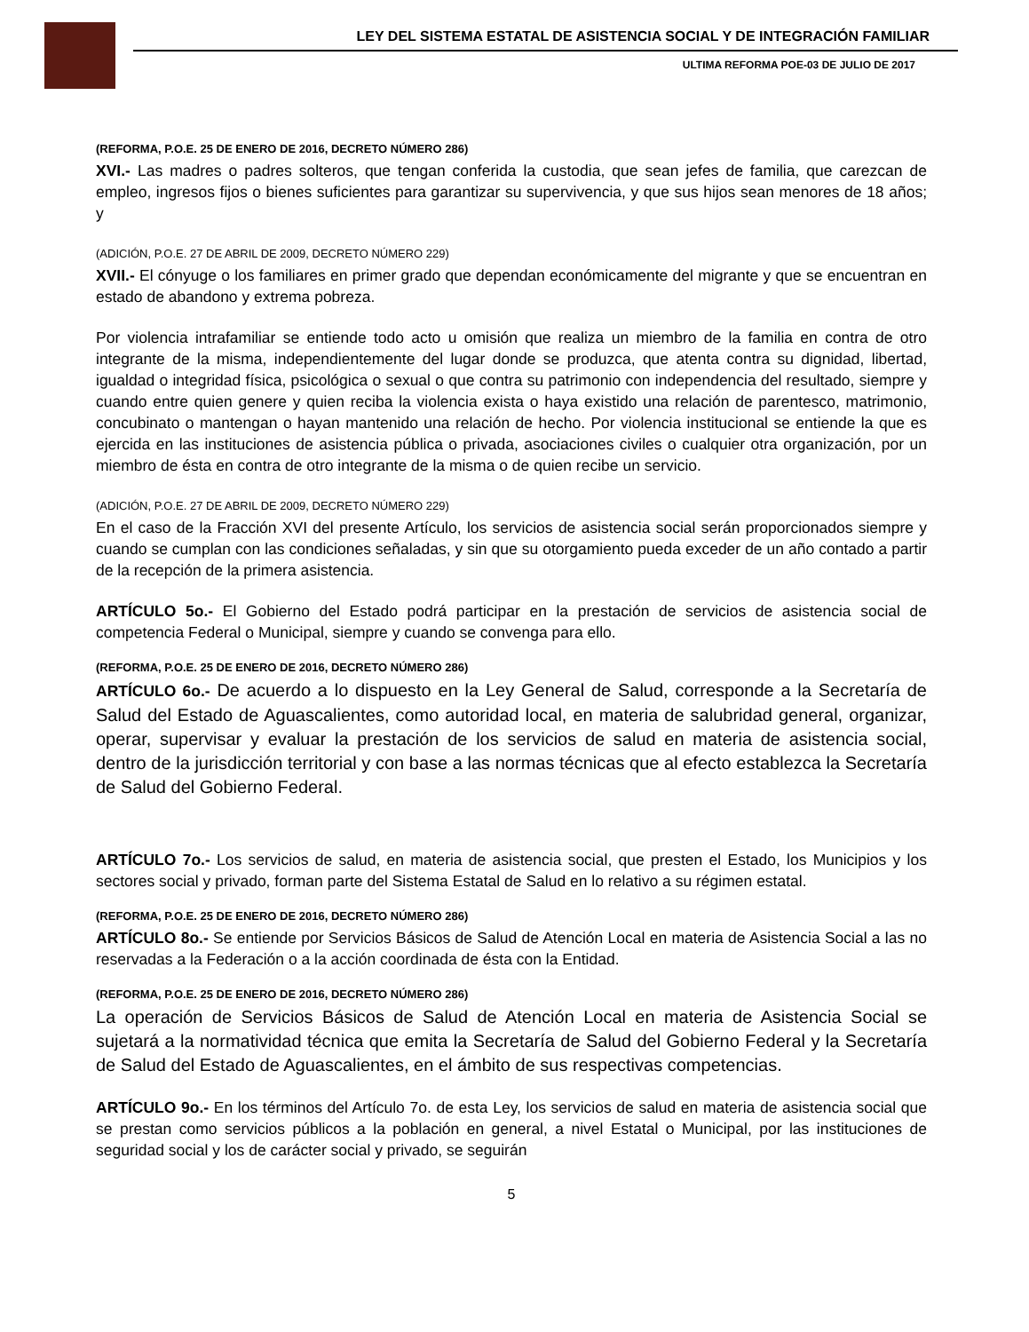LEY DEL SISTEMA ESTATAL DE ASISTENCIA SOCIAL Y DE INTEGRACIÓN FAMILIAR
ULTIMA REFORMA POE-03 DE JULIO DE 2017
(REFORMA, P.O.E. 25 DE ENERO DE 2016, DECRETO NÚMERO 286)
XVI.- Las madres o padres solteros, que tengan conferida la custodia, que sean jefes de familia, que carezcan de empleo, ingresos fijos o bienes suficientes para garantizar su supervivencia, y que sus hijos sean menores de 18 años; y
(ADICIÓN, P.O.E. 27 DE ABRIL DE 2009, DECRETO NÚMERO 229)
XVII.- El cónyuge o los familiares en primer grado que dependan económicamente del migrante y que se encuentran en estado de abandono y extrema pobreza.
Por violencia intrafamiliar se entiende todo acto u omisión que realiza un miembro de la familia en contra de otro integrante de la misma, independientemente del lugar donde se produzca, que atenta contra su dignidad, libertad, igualdad o integridad física, psicológica o sexual o que contra su patrimonio con independencia del resultado, siempre y cuando entre quien genere y quien reciba la violencia exista o haya existido una relación de parentesco, matrimonio, concubinato o mantengan o hayan mantenido una relación de hecho. Por violencia institucional se entiende la que es ejercida en las instituciones de asistencia pública o privada, asociaciones civiles o cualquier otra organización, por un miembro de ésta en contra de otro integrante de la misma o de quien recibe un servicio.
(ADICIÓN, P.O.E. 27 DE ABRIL DE 2009, DECRETO NÚMERO 229)
En el caso de la Fracción XVI del presente Artículo, los servicios de asistencia social serán proporcionados siempre y cuando se cumplan con las condiciones señaladas, y sin que su otorgamiento pueda exceder de un año contado a partir de la recepción de la primera asistencia.
ARTÍCULO 5o.- El Gobierno del Estado podrá participar en la prestación de servicios de asistencia social de competencia Federal o Municipal, siempre y cuando se convenga para ello.
(REFORMA, P.O.E. 25 DE ENERO DE 2016, DECRETO NÚMERO 286)
ARTÍCULO 6o.- De acuerdo a lo dispuesto en la Ley General de Salud, corresponde a la Secretaría de Salud del Estado de Aguascalientes, como autoridad local, en materia de salubridad general, organizar, operar, supervisar y evaluar la prestación de los servicios de salud en materia de asistencia social, dentro de la jurisdicción territorial y con base a las normas técnicas que al efecto establezca la Secretaría de Salud del Gobierno Federal.
ARTÍCULO 7o.- Los servicios de salud, en materia de asistencia social, que presten el Estado, los Municipios y los sectores social y privado, forman parte del Sistema Estatal de Salud en lo relativo a su régimen estatal.
(REFORMA, P.O.E. 25 DE ENERO DE 2016, DECRETO NÚMERO 286)
ARTÍCULO 8o.- Se entiende por Servicios Básicos de Salud de Atención Local en materia de Asistencia Social a las no reservadas a la Federación o a la acción coordinada de ésta con la Entidad.
(REFORMA, P.O.E. 25 DE ENERO DE 2016, DECRETO NÚMERO 286)
La operación de Servicios Básicos de Salud de Atención Local en materia de Asistencia Social se sujetará a la normatividad técnica que emita la Secretaría de Salud del Gobierno Federal y la Secretaría de Salud del Estado de Aguascalientes, en el ámbito de sus respectivas competencias.
ARTÍCULO 9o.- En los términos del Artículo 7o. de esta Ley, los servicios de salud en materia de asistencia social que se prestan como servicios públicos a la población en general, a nivel Estatal o Municipal, por las instituciones de seguridad social y los de carácter social y privado, se seguirán
5